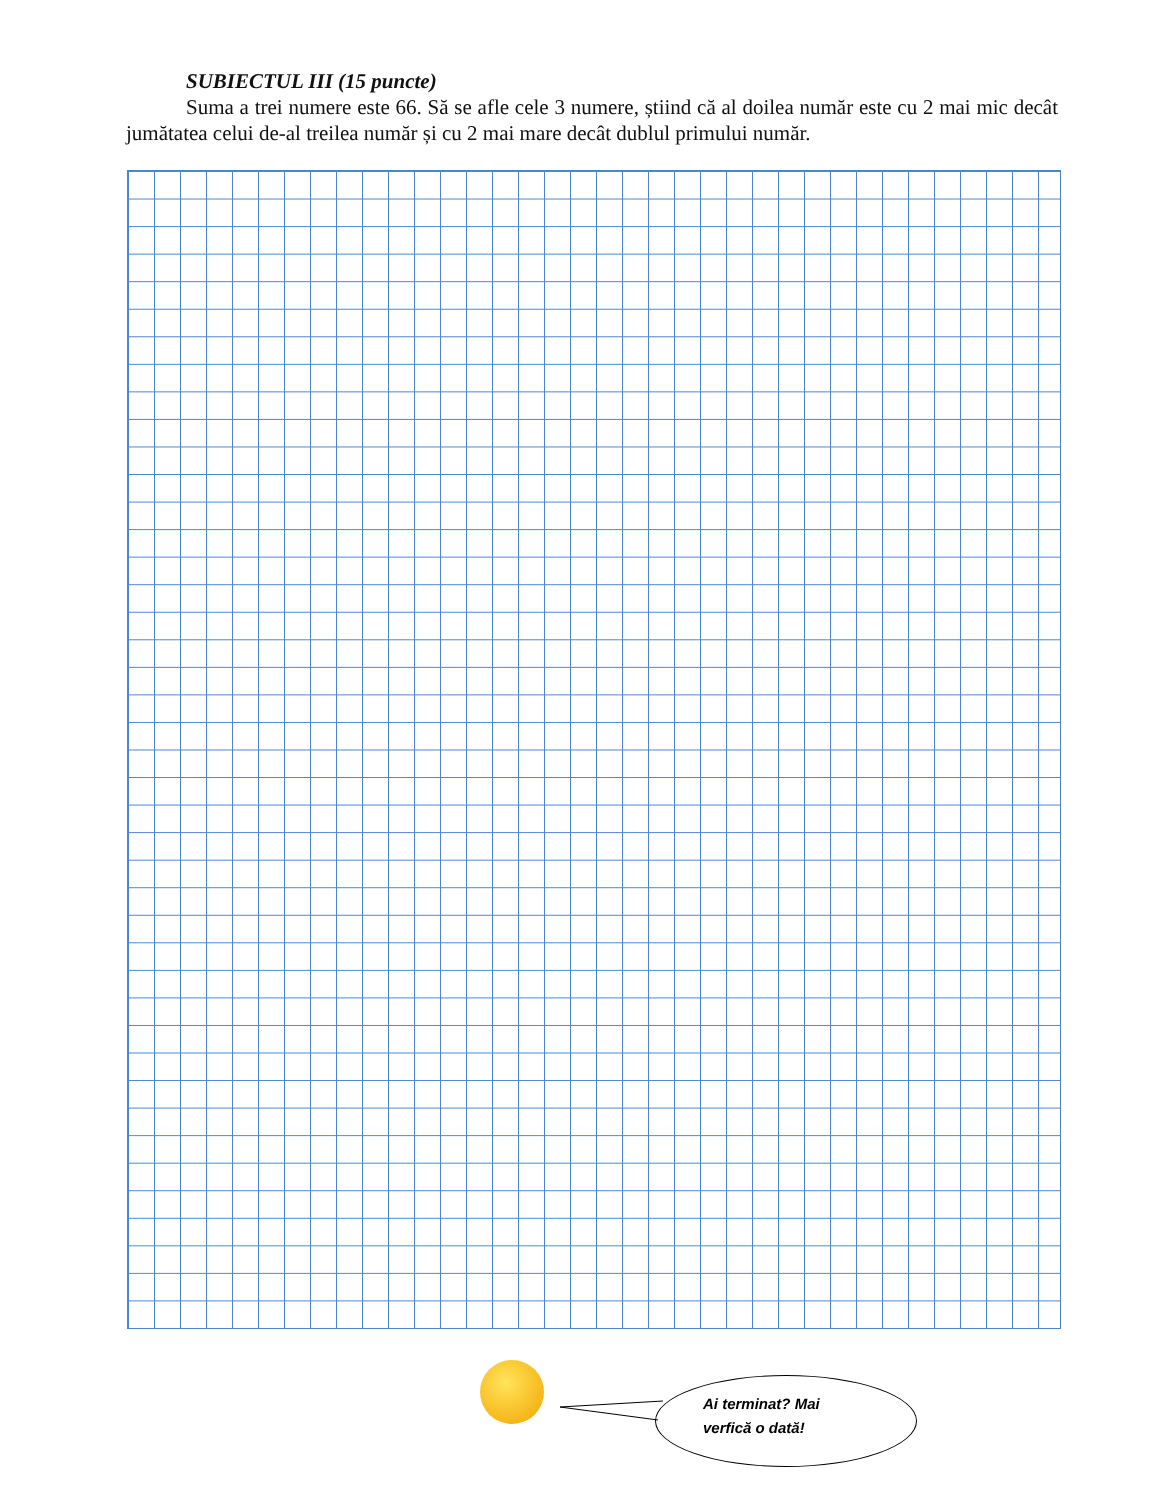SUBIECTUL III (15 puncte)
Suma a trei numere este 66. Să se afle cele 3 numere, știind că al doilea număr este cu 2 mai mic decât jumătatea celui de-al treilea număr și cu 2 mai mare decât dublul primului număr.
Ai terminat? Mai
verfică o dată!